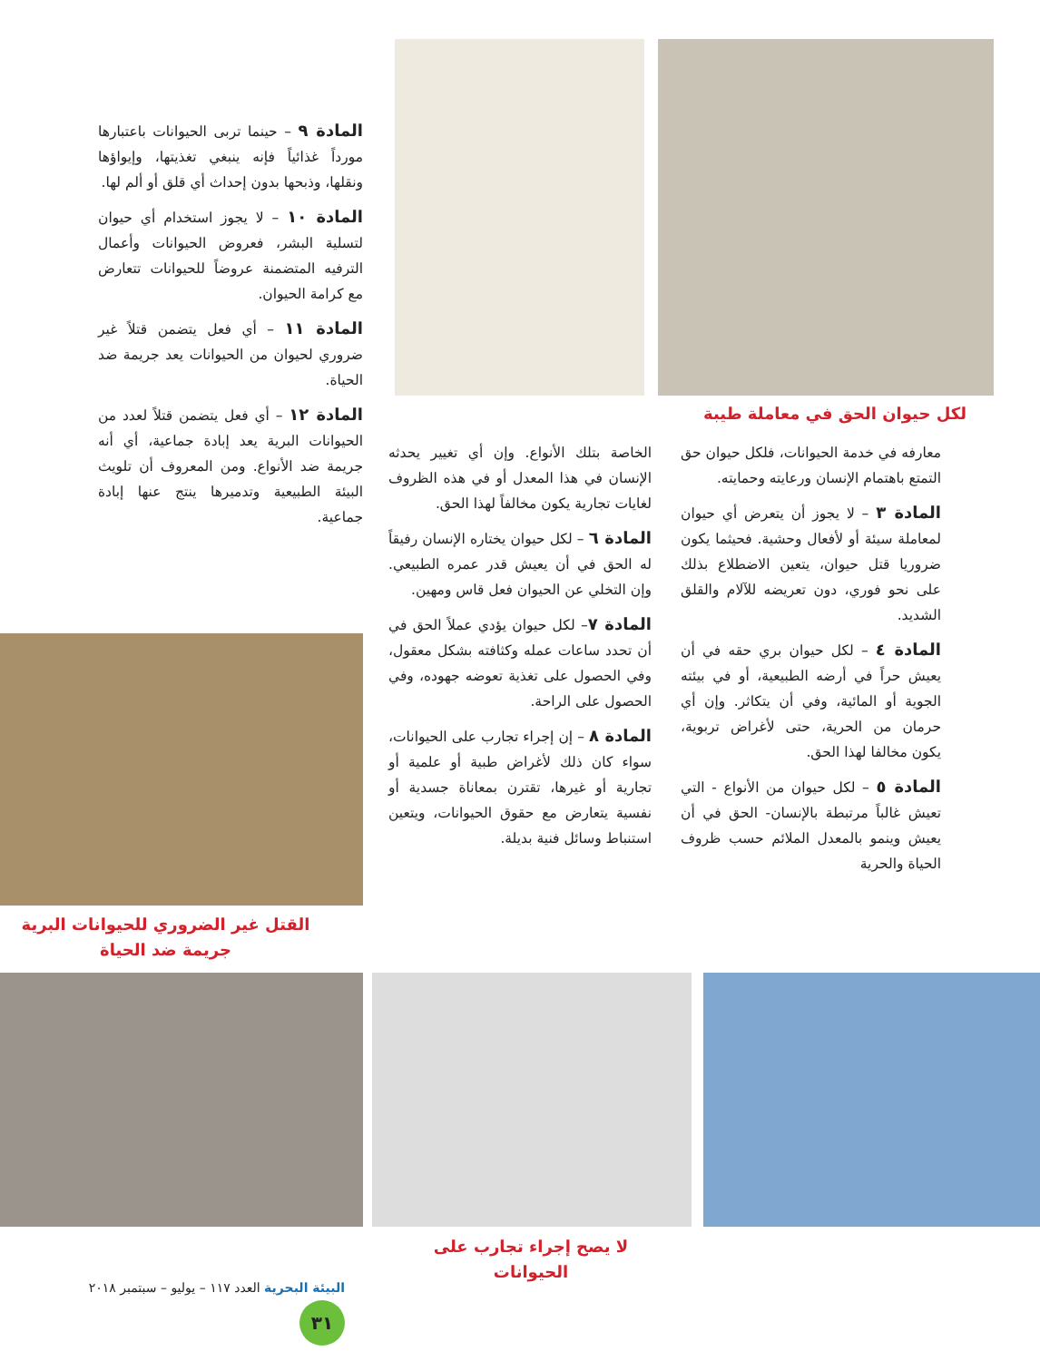لكل حيوان الحق في معاملة طيبة
معارفه في خدمة الحيوانات، فلكل حيوان حق التمتع باهتمام الإنسان ورعايته وحمايته.
المادة ٣ – لا يجوز أن يتعرض أي حيوان لمعاملة سيئة أو لأفعال وحشية. فحيثما يكون ضروريا قتل حيوان، يتعين الاضطلاع بذلك على نحو فوري، دون تعريضه للآلام والقلق الشديد.
المادة ٤ – لكل حيوان بري حقه في أن يعيش حراً في أرضه الطبيعية، أو في بيئته الجوية أو المائية، وفي أن يتكاثر. وإن أي حرمان من الحرية، حتى لأغراض تربوية، يكون مخالفا لهذا الحق.
المادة ٥ – لكل حيوان من الأنواع - التي تعيش غالباً مرتبطة بالإنسان- الحق في أن يعيش وينمو بالمعدل الملائم حسب ظروف الحياة والحرية
الخاصة بتلك الأنواع. وإن أي تغيير يحدثه الإنسان في هذا المعدل أو في هذه الظروف لغايات تجارية يكون مخالفاً لهذا الحق.
المادة ٦ – لكل حيوان يختاره الإنسان رفيقاً له الحق في أن يعيش قدر عمره الطبيعي. وإن التخلي عن الحيوان فعل قاس ومهين.
المادة ٧– لكل حيوان يؤدي عملاً الحق في أن تحدد ساعات عمله وكثافته بشكل معقول، وفي الحصول على تغذية تعوضه جهوده، وفي الحصول على الراحة.
المادة ٨ – إن إجراء تجارب على الحيوانات، سواء كان ذلك لأغراض طبية أو علمية أو تجارية أو غيرها، تقترن بمعاناة جسدية أو نفسية يتعارض مع حقوق الحيوانات، ويتعين استنباط وسائل فنية بديلة.
المادة ٩ – حينما تربى الحيوانات باعتبارها مورداً غذائياً فإنه ينبغي تغذيتها، وإيواؤها ونقلها، وذبحها بدون إحداث أي قلق أو ألم لها.
المادة ١٠ – لا يجوز استخدام أي حيوان لتسلية البشر، فعروض الحيوانات وأعمال الترفيه المتضمنة عروضاً للحيوانات تتعارض مع كرامة الحيوان.
المادة ١١ – أي فعل يتضمن قتلاً غير ضروري لحيوان من الحيوانات يعد جريمة ضد الحياة.
المادة ١٢ – أي فعل يتضمن قتلاً لعدد من الحيوانات البرية يعد إبادة جماعية، أي أنه جريمة ضد الأنواع. ومن المعروف أن تلويث البيئة الطبيعية وتدميرها ينتج عنها إبادة جماعية.
القتل غير الضروري للحيوانات البرية جريمة ضد الحياة
لا يصح إجراء تجارب على الحيوانات
البيئة البحرية العدد ١١٧ – يوليو – سبتمبر ٢٠١٨ ٣١